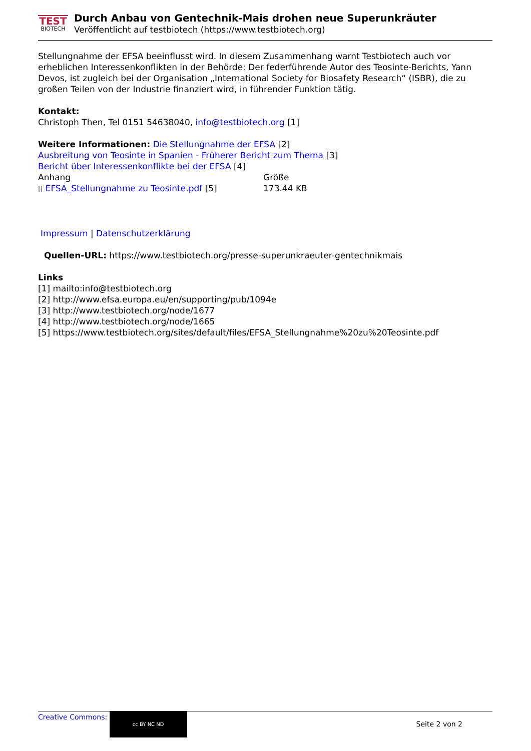TEST
BIOTECH
Durch Anbau von Gentechnik-Mais drohen neue Superunkräuter
Veröffentlicht auf testbiotech (https://www.testbiotech.org)
Stellungnahme der EFSA beeinflusst wird. In diesem Zusammenhang warnt Testbiotech auch vor erheblichen Interessenkonflikten in der Behörde: Der federführende Autor des Teosinte-Berichts, Yann Devos, ist zugleich bei der Organisation „International Society for Biosafety Research“ (ISBR), die zu großen Teilen von der Industrie finanziert wird, in führender Funktion tätig.
Kontakt:
Christoph Then, Tel 0151 54638040, info@testbiotech.org [1]
Weitere Informationen: Die Stellungnahme der EFSA [2]
Ausbreitung von Teosinte in Spanien - Früherer Bericht zum Thema [3]
Bericht über Interessenkonflikte bei der EFSA [4]
| Anhang | Größe |
| --- | --- |
| ▯ EFSA_Stellungnahme zu Teosinte.pdf [5] | 173.44 KB |
Impressum | Datenschutzerklärung
Quellen-URL: https://www.testbiotech.org/presse-superunkraeuter-gentechnikmais
Links
[1] mailto:info@testbiotech.org
[2] http://www.efsa.europa.eu/en/supporting/pub/1094e
[3] http://www.testbiotech.org/node/1677
[4] http://www.testbiotech.org/node/1665
[5] https://www.testbiotech.org/sites/default/files/EFSA_Stellungnahme%20zu%20Teosinte.pdf
Creative Commons: cc BY NC ND
Seite 2 von 2